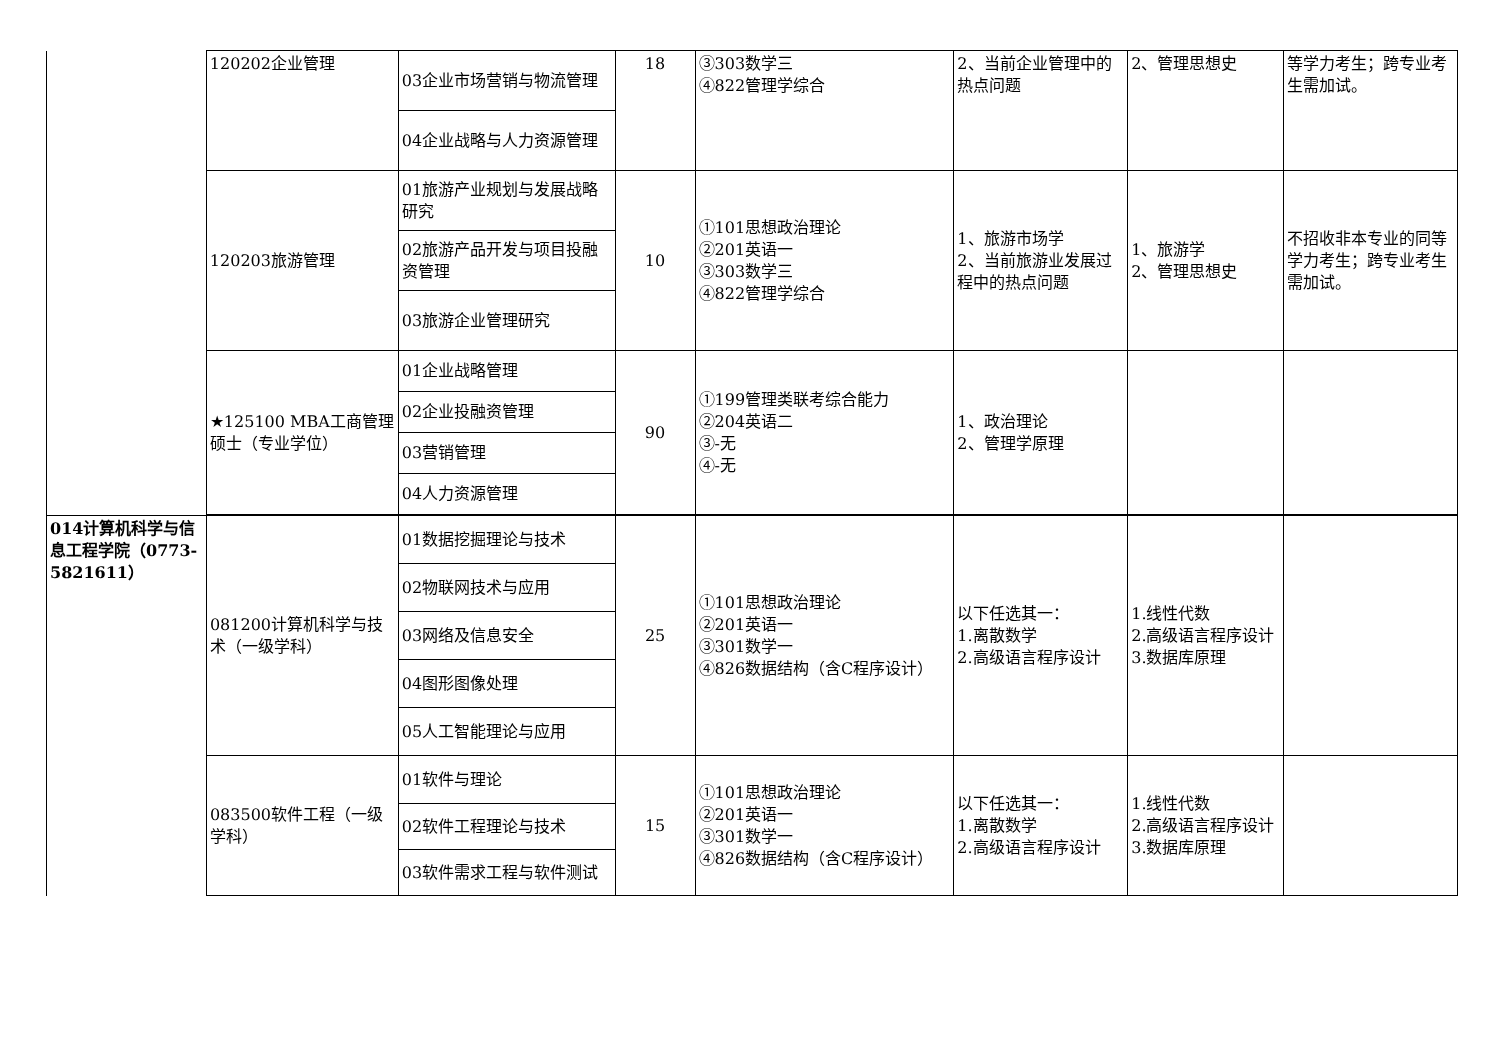| | 120202企业管理 | 03企业市场营销与物流管理 | 18 | ③303数学三 ④822管理学综合 | 2、当前企业管理中的热点问题 | 2、管理思想史 | 等学力考生；跨专业考生需加试。 |
| | | 04企业战略与人力资源管理 | | | | | |
| | 120203旅游管理 | 01旅游产业规划与发展战略研究 | 10 | ①101思想政治理论 ②201英语一 ③303数学三 ④822管理学综合 | 1、旅游市场学 2、当前旅游业发展过程中的热点问题 | 1、旅游学 2、管理思想史 | 不招收非本专业的同等学力考生；跨专业考生需加试。 |
| | | 02旅游产品开发与项目投融资管理 | | | | | |
| | | 03旅游企业管理研究 | | | | | |
| | ★125100 MBA工商管理硕士（专业学位） | 01企业战略管理 | 90 | ①199管理类联考综合能力 ②204英语二 ③-无 ④-无 | 1、政治理论 2、管理学原理 | | |
| | | 02企业投融资管理 | | | | | |
| | | 03营销管理 | | | | | |
| | | 04人力资源管理 | | | | | |
| 014计算机科学与信息工程学院（0773-5821611） | 081200计算机科学与技术（一级学科） | 01数据挖掘理论与技术 | 25 | ①101思想政治理论 ②201英语一 ③301数学一 ④826数据结构（含C程序设计） | 以下任选其一： 1.离散数学 2.高级语言程序设计 | 1.线性代数 2.高级语言程序设计 3.数据库原理 | |
| | | 02物联网技术与应用 | | | | | |
| | | 03网络及信息安全 | | | | | |
| | | 04图形图像处理 | | | | | |
| | | 05人工智能理论与应用 | | | | | |
| | 083500软件工程（一级学科） | 01软件与理论 | 15 | ①101思想政治理论 ②201英语一 ③301数学一 ④826数据结构（含C程序设计） | 以下任选其一： 1.离散数学 2.高级语言程序设计 | 1.线性代数 2.高级语言程序设计 3.数据库原理 | |
| | | 02软件工程理论与技术 | | | | | |
| | | 03软件需求工程与软件测试 | | | | | |